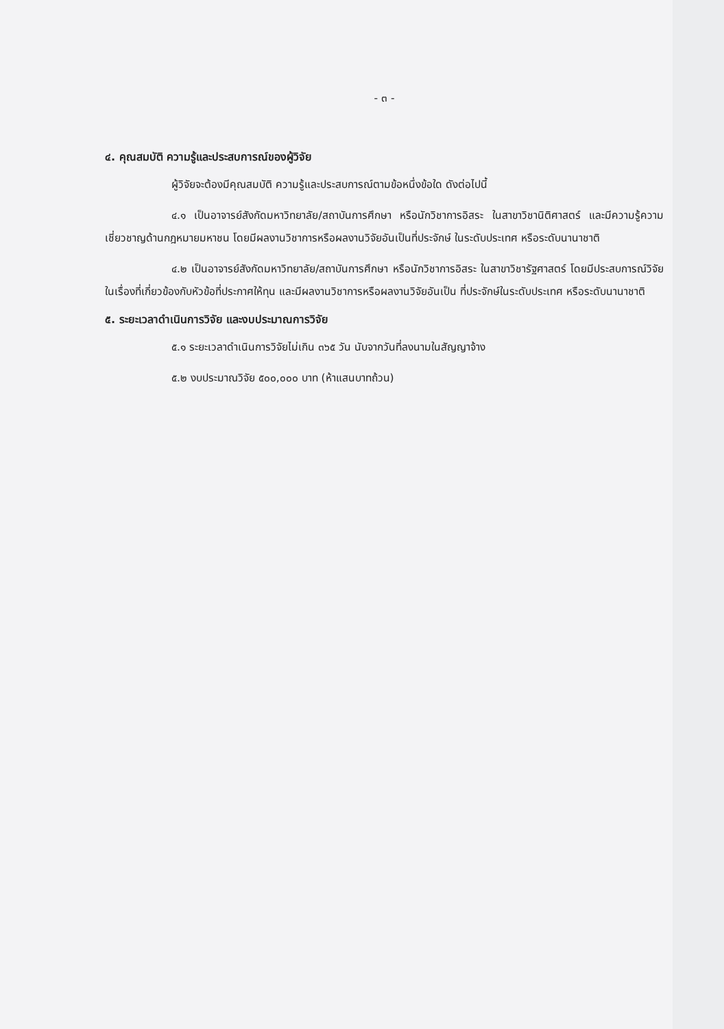- ๓ -
๔. คุณสมบัติ ความรู้และประสบการณ์ของผู้วิจัย
ผู้วิจัยจะต้องมีคุณสมบัติ ความรู้และประสบการณ์ตามข้อหนึ่งข้อใด ดังต่อไปนี้
๔.๑ เป็นอาจารย์สังกัดมหาวิทยาลัย/สถาบันการศึกษา หรือนักวิชาการอิสระ ในสาขาวิชานิติศาสตร์ และมีความรู้ความเชี่ยวชาญด้านกฎหมายมหาชน โดยมีผลงานวิชาการหรือผลงานวิจัยอันเป็นที่ประจักษ์ ในระดับประเทศ หรือระดับนานาชาติ
๔.๒ เป็นอาจารย์สังกัดมหาวิทยาลัย/สถาบันการศึกษา หรือนักวิชาการอิสระ ในสาขาวิชารัฐศาสตร์ โดยมีประสบการณ์วิจัยในเรื่องที่เกี่ยวข้องกับหัวข้อที่ประกาศให้ทุน และมีผลงานวิชาการหรือผลงานวิจัยอันเป็น ที่ประจักษ์ในระดับประเทศ หรือระดับนานาชาติ
๕. ระยะเวลาดำเนินการวิจัย และงบประมาณการวิจัย
๕.๑ ระยะเวลาดำเนินการวิจัยไม่เกิน ๓๖๕ วัน นับจากวันที่ลงนามในสัญญาจ้าง
๕.๒ งบประมาณวิจัย ๕๐๐,๐๐๐ บาท (ห้าแสนบาทถ้วน)